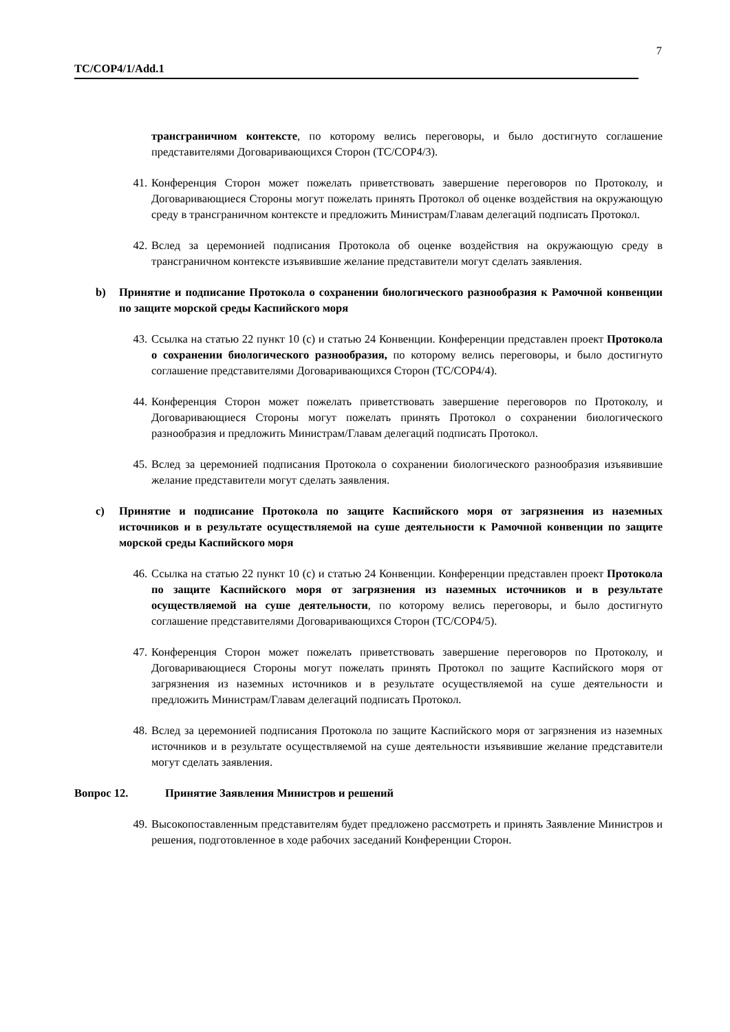7
TC/COP4/1/Add.1
трансграничном контексте, по которому велись переговоры, и было достигнуто соглашение представителями Договаривающихся Сторон (TC/COP4/3).
41. Конференция Сторон может пожелать приветствовать завершение переговоров по Протоколу, и Договаривающиеся Стороны могут пожелать принять Протокол об оценке воздействия на окружающую среду в трансграничном контексте и предложить Министрам/Главам делегаций подписать Протокол.
42. Вслед за церемонией подписания Протокола об оценке воздействия на окружающую среду в трансграничном контексте изъявившие желание представители могут сделать заявления.
b) Принятие и подписание Протокола о сохранении биологического разнообразия к Рамочной конвенции по защите морской среды Каспийского моря
43. Ссылка на статью 22 пункт 10 (c) и статью 24 Конвенции. Конференции представлен проект Протокола о сохранении биологического разнообразия, по которому велись переговоры, и было достигнуто соглашение представителями Договаривающихся Сторон (TC/COP4/4).
44. Конференция Сторон может пожелать приветствовать завершение переговоров по Протоколу, и Договаривающиеся Стороны могут пожелать принять Протокол о сохранении биологического разнообразия и предложить Министрам/Главам делегаций подписать Протокол.
45. Вслед за церемонией подписания Протокола о сохранении биологического разнообразия изъявившие желание представители могут сделать заявления.
c) Принятие и подписание Протокола по защите Каспийского моря от загрязнения из наземных источников и в результате осуществляемой на суше деятельности к Рамочной конвенции по защите морской среды Каспийского моря
46. Ссылка на статью 22 пункт 10 (c) и статью 24 Конвенции. Конференции представлен проект Протокола по защите Каспийского моря от загрязнения из наземных источников и в результате осуществляемой на суше деятельности, по которому велись переговоры, и было достигнуто соглашение представителями Договаривающихся Сторон (TC/COP4/5).
47. Конференция Сторон может пожелать приветствовать завершение переговоров по Протоколу, и Договаривающиеся Стороны могут пожелать принять Протокол по защите Каспийского моря от загрязнения из наземных источников и в результате осуществляемой на суше деятельности и предложить Министрам/Главам делегаций подписать Протокол.
48. Вслед за церемонией подписания Протокола по защите Каспийского моря от загрязнения из наземных источников и в результате осуществляемой на суше деятельности изъявившие желание представители могут сделать заявления.
Вопрос 12. Принятие Заявления Министров и решений
49. Высокопоставленным представителям будет предложено рассмотреть и принять Заявление Министров и решения, подготовленное в ходе рабочих заседаний Конференции Сторон.